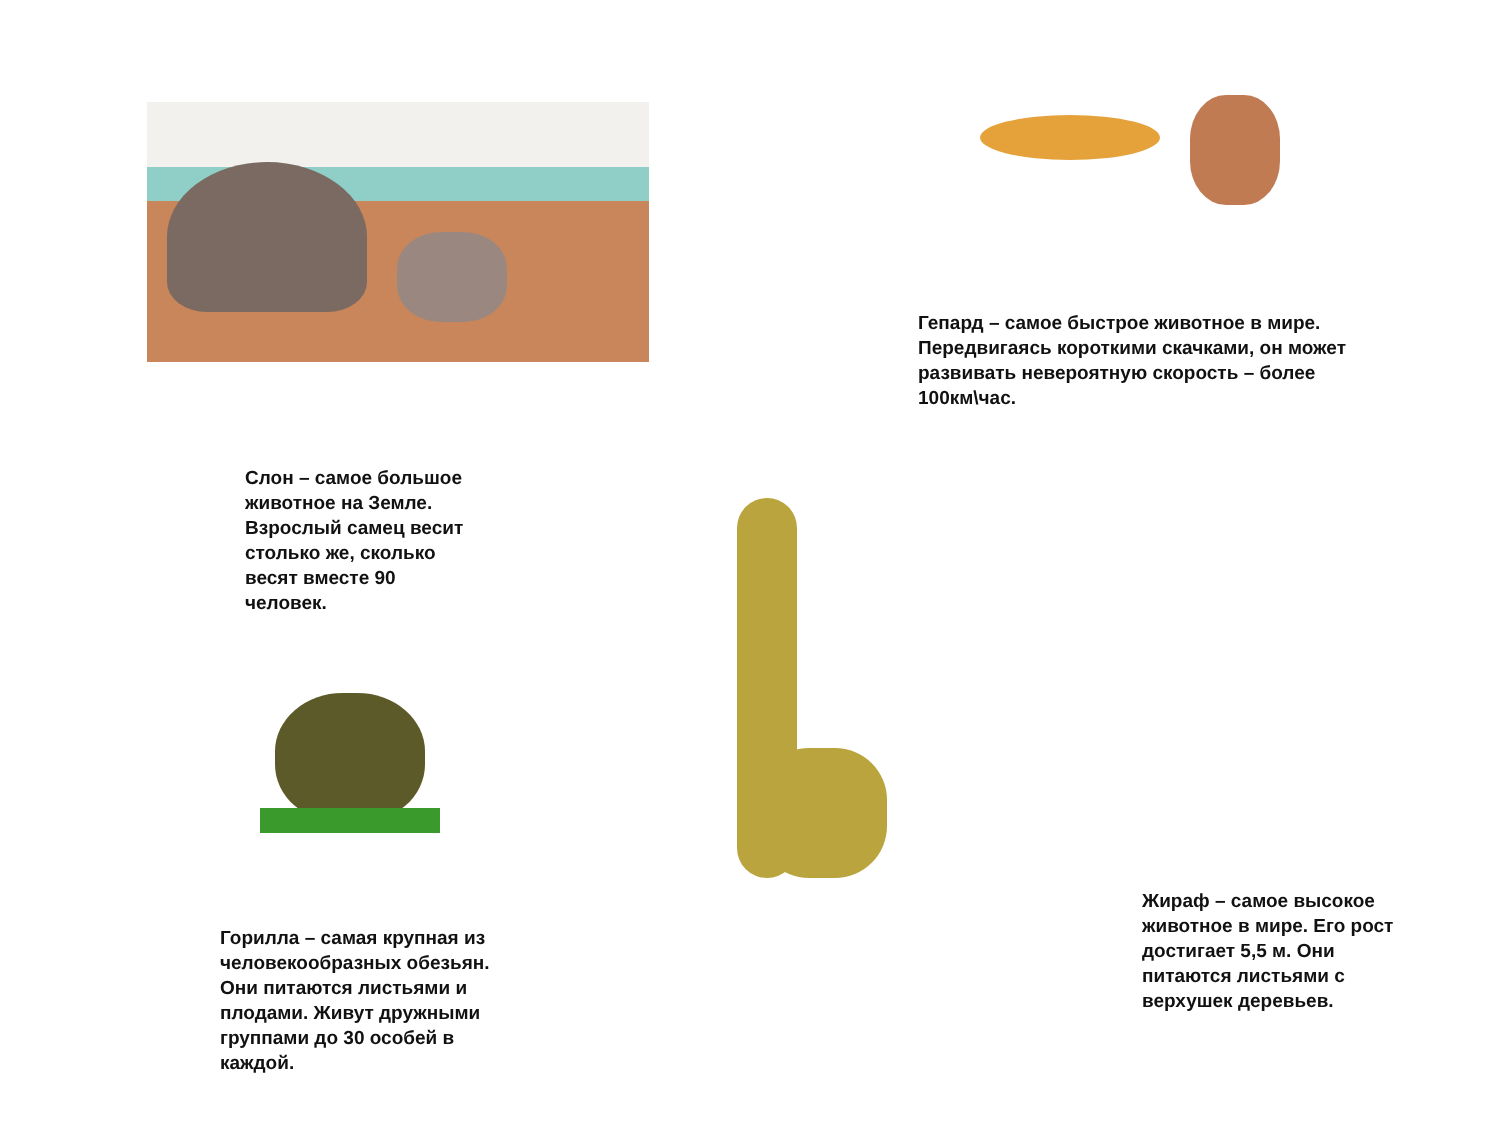Гепард – самое быстрое животное в мире. Передвигаясь короткими скачками, он может развивать невероятную скорость – более 100км\час.
Слон – самое большое животное на Земле. Взрослый самец весит столько же, сколько весят вместе 90 человек.
Горилла – самая крупная из человекообразных обезьян. Они питаются листьями и плодами. Живут дружными группами до 30 особей в каждой.
Жираф – самое высокое животное в мире. Его рост достигает 5,5 м. Они питаются листьями с верхушек деревьев.